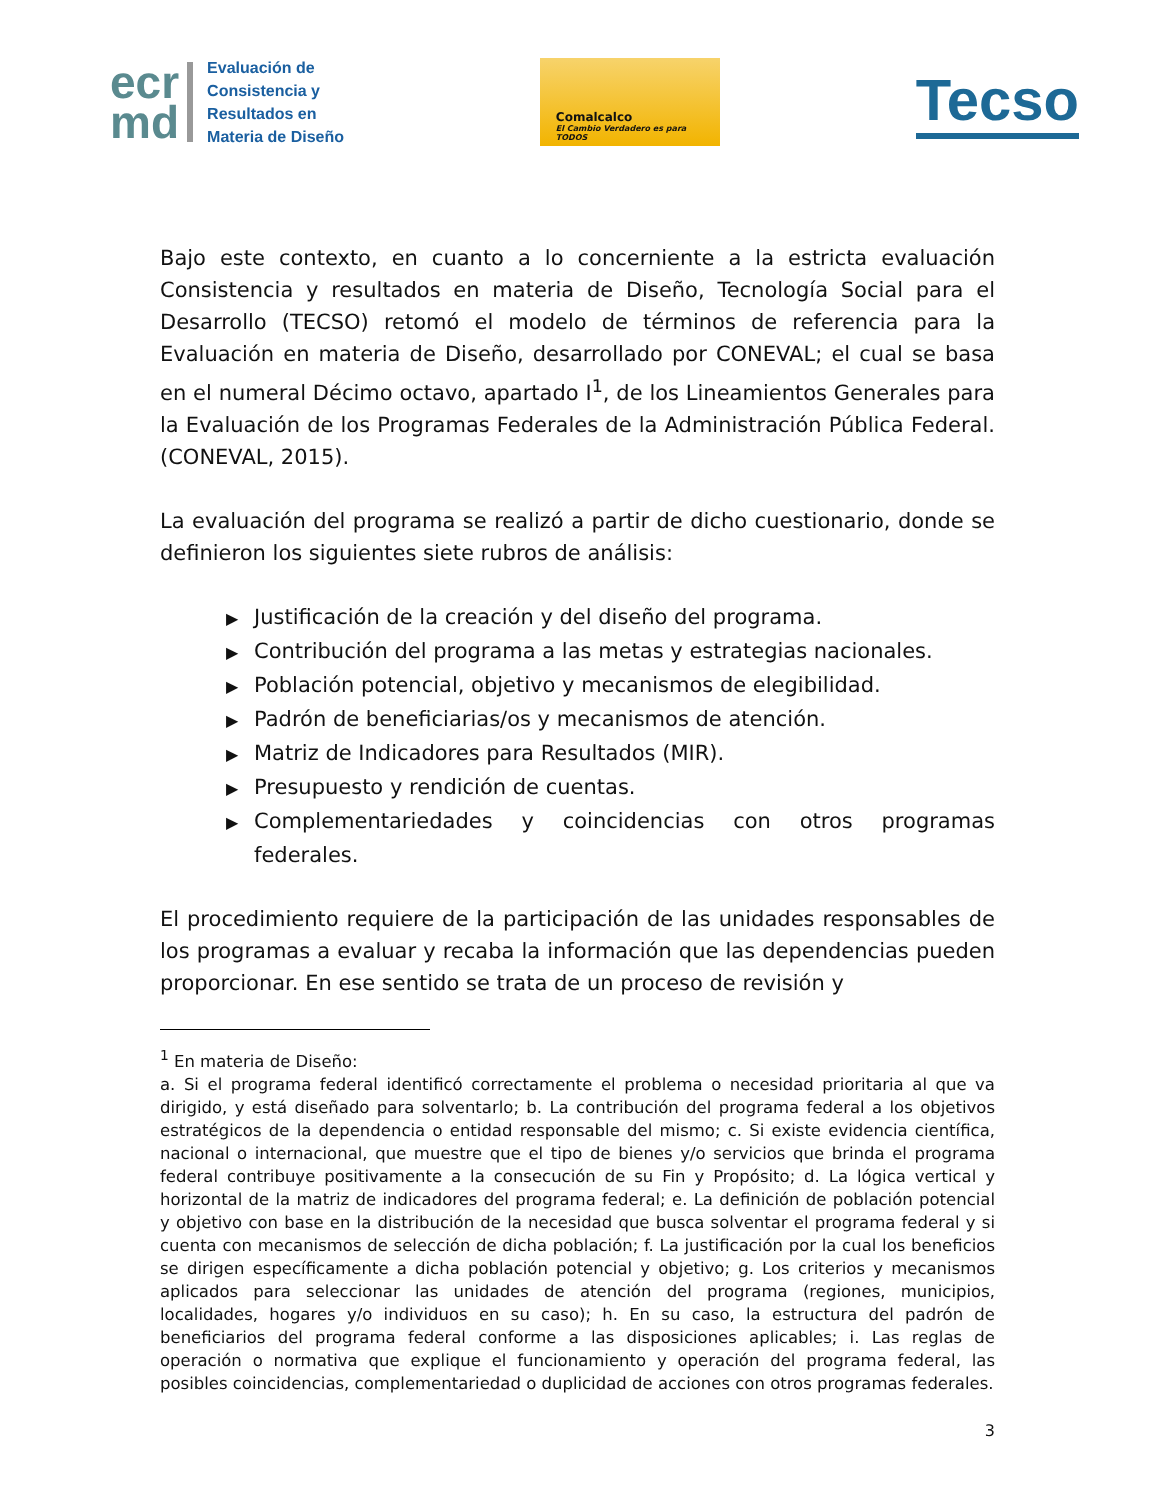ecr
md
Evaluación de
Consistencia y
Resultados en
Materia de Diseño
Comalcalco
El Cambio Verdadero es para TODOS
Tecso
Bajo este contexto, en cuanto a lo concerniente a la estricta evaluación Consistencia y resultados en materia de Diseño, Tecnología Social para el Desarrollo (TECSO) retomó el modelo de términos de referencia para la Evaluación en materia de Diseño, desarrollado por CONEVAL; el cual se basa en el numeral Décimo octavo, apartado I<sup>1</sup>, de los Lineamientos Generales para la Evaluación de los Programas Federales de la Administración Pública Federal. (CONEVAL, 2015).
La evaluación del programa se realizó a partir de dicho cuestionario, donde se definieron los siguientes siete rubros de análisis:
▶ Justificación de la creación y del diseño del programa.
▶ Contribución del programa a las metas y estrategias nacionales.
▶ Población potencial, objetivo y mecanismos de elegibilidad.
▶ Padrón de beneficiarias/os y mecanismos de atención.
▶ Matriz de Indicadores para Resultados (MIR).
▶ Presupuesto y rendición de cuentas.
▶ Complementariedades y coincidencias con otros programas federales.
El procedimiento requiere de la participación de las unidades responsables de los programas a evaluar y recaba la información que las dependencias pueden proporcionar. En ese sentido se trata de un proceso de revisión y
<sup>1</sup> En materia de Diseño:
a. Si el programa federal identificó correctamente el problema o necesidad prioritaria al que va dirigido, y está diseñado para solventarlo; b. La contribución del programa federal a los objetivos estratégicos de la dependencia o entidad responsable del mismo; c. Si existe evidencia científica, nacional o internacional, que muestre que el tipo de bienes y/o servicios que brinda el programa federal contribuye positivamente a la consecución de su Fin y Propósito; d. La lógica vertical y horizontal de la matriz de indicadores del programa federal; e. La definición de población potencial y objetivo con base en la distribución de la necesidad que busca solventar el programa federal y si cuenta con mecanismos de selección de dicha población; f. La justificación por la cual los beneficios se dirigen específicamente a dicha población potencial y objetivo; g. Los criterios y mecanismos aplicados para seleccionar las unidades de atención del programa (regiones, municipios, localidades, hogares y/o individuos en su caso); h. En su caso, la estructura del padrón de beneficiarios del programa federal conforme a las disposiciones aplicables; i. Las reglas de operación o normativa que explique el funcionamiento y operación del programa federal, las posibles coincidencias, complementariedad o duplicidad de acciones con otros programas federales.
3